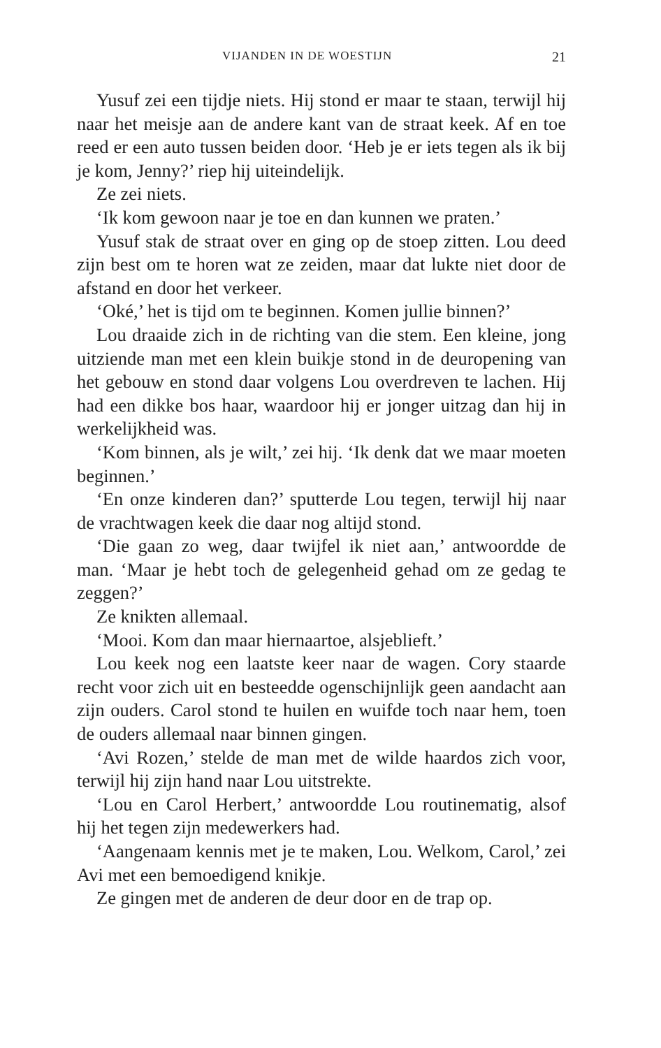VIJANDEN IN DE WOESTIJN 21
Yusuf zei een tijdje niets. Hij stond er maar te staan, terwijl hij naar het meisje aan de andere kant van de straat keek. Af en toe reed er een auto tussen beiden door. ‘Heb je er iets tegen als ik bij je kom, Jenny?’ riep hij uiteindelijk.
Ze zei niets.
‘Ik kom gewoon naar je toe en dan kunnen we praten.’
Yusuf stak de straat over en ging op de stoep zitten. Lou deed zijn best om te horen wat ze zeiden, maar dat lukte niet door de afstand en door het verkeer.
‘Oké,’ het is tijd om te beginnen. Komen jullie binnen?’
Lou draaide zich in de richting van die stem. Een kleine, jong uitziende man met een klein buikje stond in de deuropening van het gebouw en stond daar volgens Lou overdreven te lachen. Hij had een dikke bos haar, waardoor hij er jonger uitzag dan hij in werkelijkheid was.
‘Kom binnen, als je wilt,’ zei hij. ‘Ik denk dat we maar moeten beginnen.’
‘En onze kinderen dan?’ sputterde Lou tegen, terwijl hij naar de vrachtwagen keek die daar nog altijd stond.
‘Die gaan zo weg, daar twijfel ik niet aan,’ antwoordde de man. ‘Maar je hebt toch de gelegenheid gehad om ze gedag te zeggen?’
Ze knikten allemaal.
‘Mooi. Kom dan maar hiernaartoe, alsjeblieft.’
Lou keek nog een laatste keer naar de wagen. Cory staarde recht voor zich uit en besteedde ogenschijnlijk geen aandacht aan zijn ouders. Carol stond te huilen en wuifde toch naar hem, toen de ouders allemaal naar binnen gingen.
‘Avi Rozen,’ stelde de man met de wilde haardos zich voor, terwijl hij zijn hand naar Lou uitstrekte.
‘Lou en Carol Herbert,’ antwoordde Lou routinematig, alsof hij het tegen zijn medewerkers had.
‘Aangenaam kennis met je te maken, Lou. Welkom, Carol,’ zei Avi met een bemoedigend knikje.
Ze gingen met de anderen de deur door en de trap op.